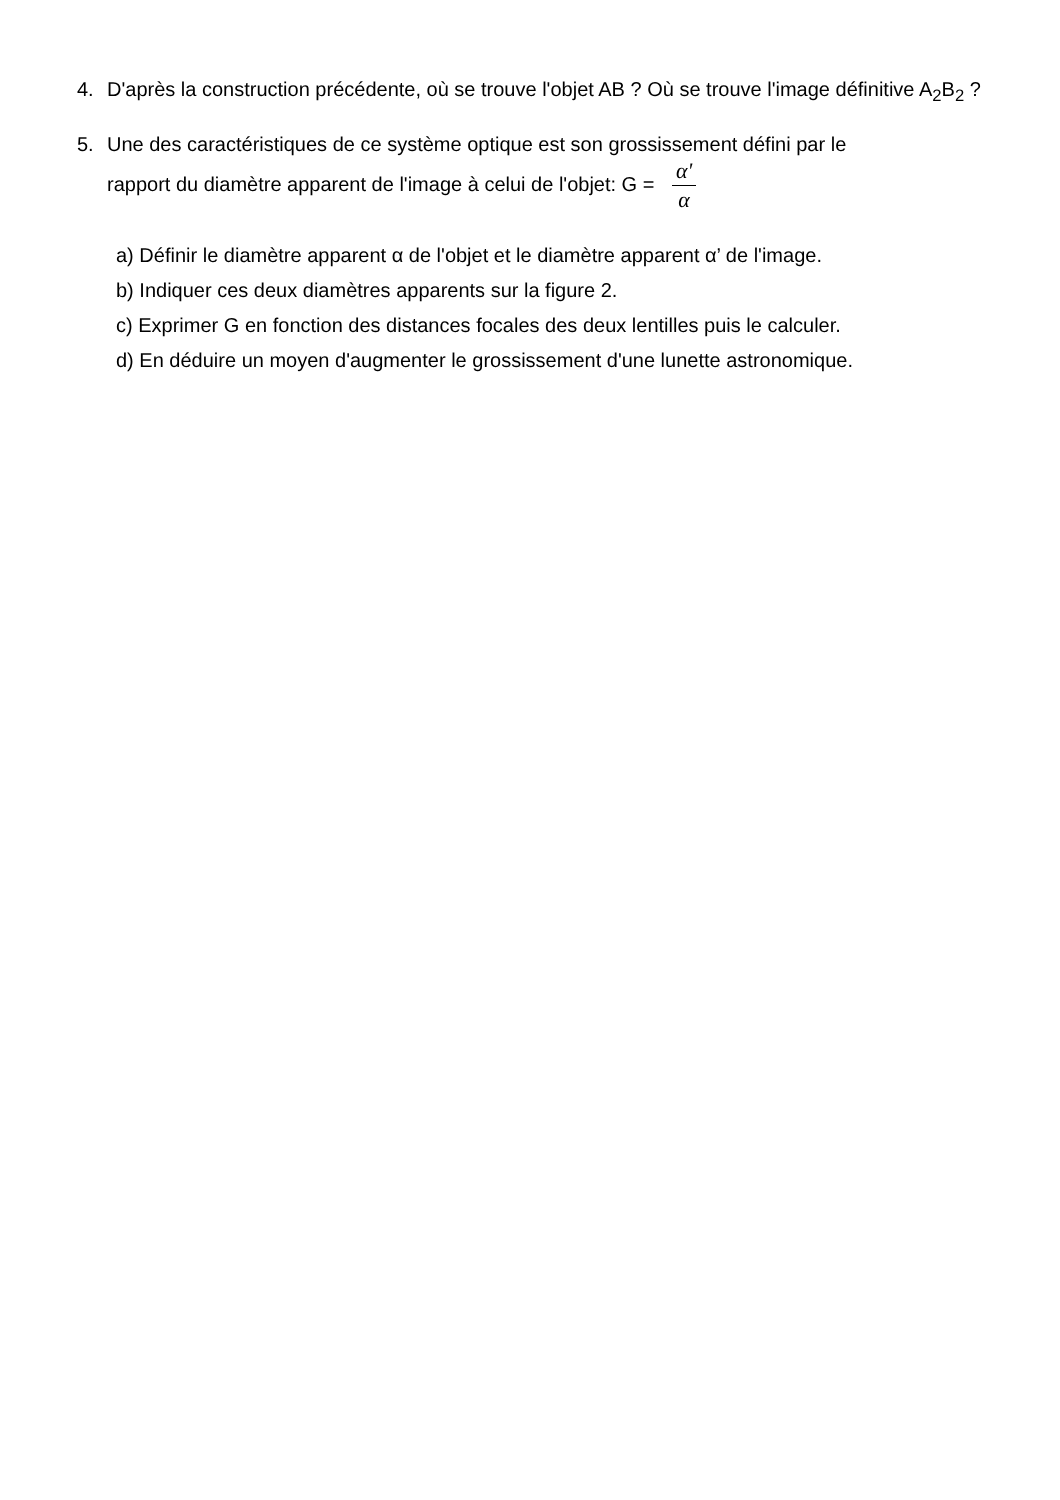4. D'après la construction précédente, où se trouve l'objet AB ? Où se trouve l'image définitive A<sub>2</sub>B<sub>2</sub> ?
5. Une des caractéristiques de ce système optique est son grossissement défini par le
rapport du diamètre apparent de l'image à celui de l'objet: G = α' α
a) Définir le diamètre apparent α de l'objet et le diamètre apparent α’ de l'image.
b) Indiquer ces deux diamètres apparents sur la figure 2.
c) Exprimer G en fonction des distances focales des deux lentilles puis le calculer.
d) En déduire un moyen d'augmenter le grossissement d'une lunette astronomique.